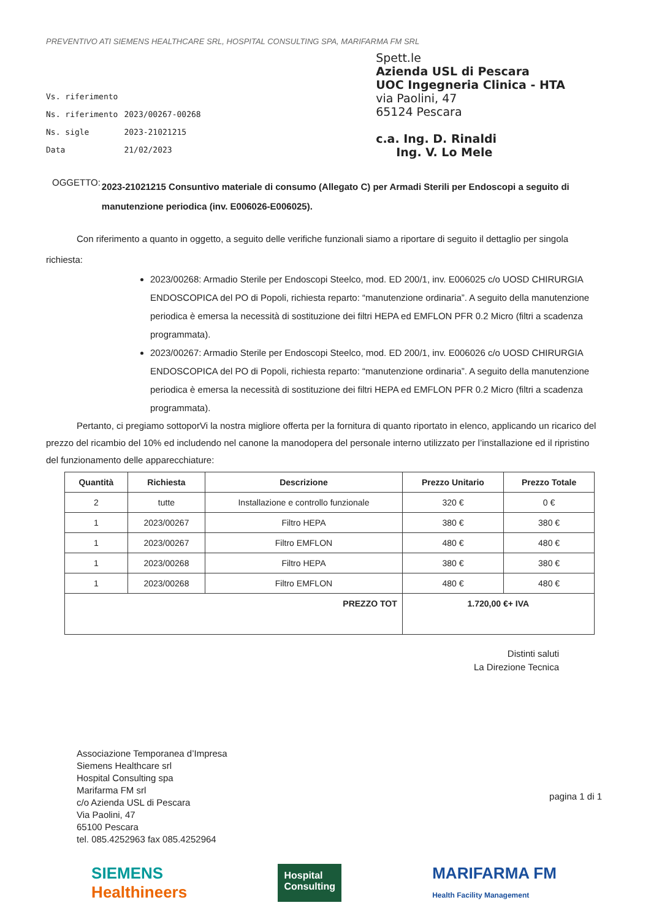PREVENTIVO ATI SIEMENS HEALTHCARE SRL, HOSPITAL CONSULTING SPA, MARIFARMA FM SRL
| Vs. riferimento | |
| Ns. riferimento | 2023/00267-00268 |
| Ns. sigle | 2023-21021215 |
| Data | 21/02/2023 |
Spett.le
Azienda USL di Pescara
UOC Ingegneria Clinica - HTA
via Paolini, 47
65124 Pescara
c.a. Ing. D. Rinaldi
Ing. V. Lo Mele
OGGETTO: 2023-21021215 Consuntivo materiale di consumo (Allegato C) per Armadi Sterili per Endoscopi a seguito di manutenzione periodica (inv. E006026-E006025).
Con riferimento a quanto in oggetto, a seguito delle verifiche funzionali siamo a riportare di seguito il dettaglio per singola richiesta:
2023/00268: Armadio Sterile per Endoscopi Steelco, mod. ED 200/1, inv. E006025 c/o UOSD CHIRURGIA ENDOSCOPICA del PO di Popoli, richiesta reparto: “manutenzione ordinaria”. A seguito della manutenzione periodica è emersa la necessità di sostituzione dei filtri HEPA ed EMFLON PFR 0.2 Micro (filtri a scadenza programmata).
2023/00267: Armadio Sterile per Endoscopi Steelco, mod. ED 200/1, inv. E006026 c/o UOSD CHIRURGIA ENDOSCOPICA del PO di Popoli, richiesta reparto: “manutenzione ordinaria”. A seguito della manutenzione periodica è emersa la necessità di sostituzione dei filtri HEPA ed EMFLON PFR 0.2 Micro (filtri a scadenza programmata).
Pertanto, ci pregiamo sottoporVi la nostra migliore offerta per la fornitura di quanto riportato in elenco, applicando un ricarico del prezzo del ricambio del 10% ed includendo nel canone la manodopera del personale interno utilizzato per l’installazione ed il ripristino del funzionamento delle apparecchiature:
| Quantità | Richiesta | Descrizione | Prezzo Unitario | Prezzo Totale |
| --- | --- | --- | --- | --- |
| 2 | tutte | Installazione e controllo funzionale | 320 € | 0 € |
| 1 | 2023/00267 | Filtro HEPA | 380 € | 380 € |
| 1 | 2023/00267 | Filtro EMFLON | 480 € | 480 € |
| 1 | 2023/00268 | Filtro HEPA | 380 € | 380 € |
| 1 | 2023/00268 | Filtro EMFLON | 480 € | 480 € |
| PREZZO TOT | | | 1.720,00 €+ IVA | |
Distinti saluti
La Direzione Tecnica
Associazione Temporanea d’Impresa
Siemens Healthcare srl
Hospital Consulting spa
Marifarma FM srl
c/o Azienda USL di Pescara
Via Paolini, 47
65100 Pescara
tel. 085.4252963 fax 085.4252964
pagina 1 di 1
SIEMENS
Healthineers
Hospital
Consulting
MARIFARMA FM
Health Facility Management